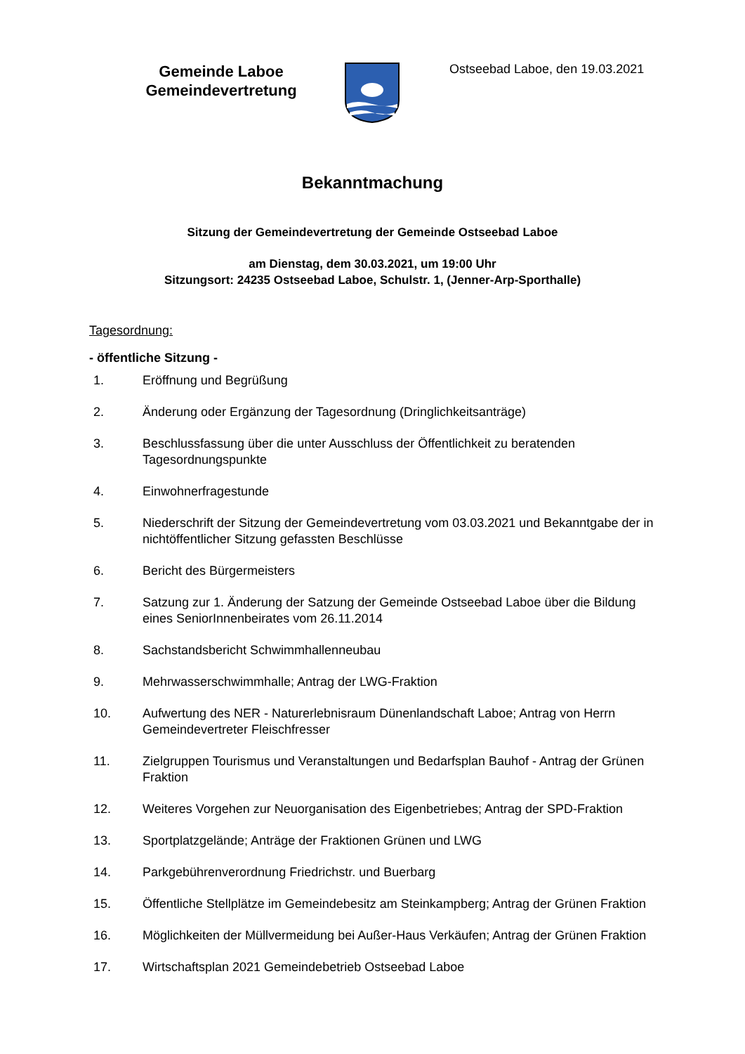Gemeinde Laboe
Gemeindevertretung
Ostseebad Laboe, den 19.03.2021
Bekanntmachung
Sitzung der Gemeindevertretung der Gemeinde Ostseebad Laboe
am Dienstag, dem 30.03.2021, um 19:00 Uhr
Sitzungsort: 24235 Ostseebad Laboe, Schulstr. 1, (Jenner-Arp-Sporthalle)
Tagesordnung:
- öffentliche Sitzung -
1. Eröffnung und Begrüßung
2. Änderung oder Ergänzung der Tagesordnung (Dringlichkeitsanträge)
3. Beschlussfassung über die unter Ausschluss der Öffentlichkeit zu beratenden Tagesordnungspunkte
4. Einwohnerfragestunde
5. Niederschrift der Sitzung der Gemeindevertretung vom 03.03.2021 und Bekanntgabe der in nichtöffentlicher Sitzung gefassten Beschlüsse
6. Bericht des Bürgermeisters
7. Satzung zur 1. Änderung der Satzung der Gemeinde Ostseebad Laboe über die Bildung eines SeniorInnenbeirates vom 26.11.2014
8. Sachstandsbericht Schwimmhallenneubau
9. Mehrwasserschwimmhalle; Antrag der LWG-Fraktion
10. Aufwertung des NER - Naturerlebnisraum Dünenlandschaft Laboe; Antrag von Herrn Gemeindevertreter Fleischfresser
11. Zielgruppen Tourismus und Veranstaltungen und Bedarfsplan Bauhof - Antrag der Grünen Fraktion
12. Weiteres Vorgehen zur Neuorganisation des Eigenbetriebes; Antrag der SPD-Fraktion
13. Sportplatzgelände; Anträge der Fraktionen Grünen und LWG
14. Parkgebührenverordnung Friedrichstr. und Buerbarg
15. Öffentliche Stellplätze im Gemeindebesitz am Steinkampberg; Antrag der Grünen Fraktion
16. Möglichkeiten der Müllvermeidung bei Außer-Haus Verkäufen; Antrag der Grünen Fraktion
17. Wirtschaftsplan 2021 Gemeindebetrieb Ostseebad Laboe